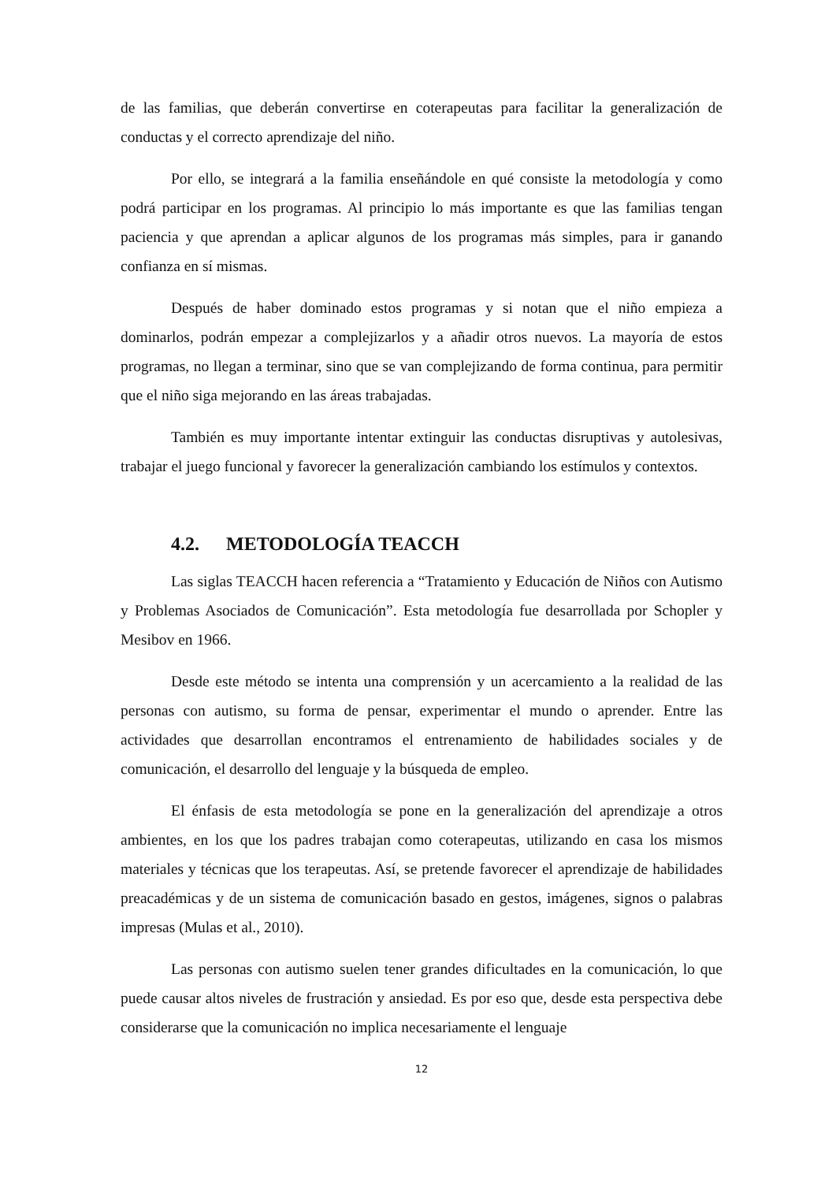de las familias, que deberán convertirse en coterapeutas para facilitar la generalización de conductas y el correcto aprendizaje del niño.
Por ello, se integrará a la familia enseñándole en qué consiste la metodología y como podrá participar en los programas. Al principio lo más importante es que las familias tengan paciencia y que aprendan a aplicar algunos de los programas más simples, para ir ganando confianza en sí mismas.
Después de haber dominado estos programas y si notan que el niño empieza a dominarlos, podrán empezar a complejizarlos y a añadir otros nuevos. La mayoría de estos programas, no llegan a terminar, sino que se van complejizando de forma continua, para permitir que el niño siga mejorando en las áreas trabajadas.
También es muy importante intentar extinguir las conductas disruptivas y autolesivas, trabajar el juego funcional y favorecer la generalización cambiando los estímulos y contextos.
4.2. METODOLOGÍA TEACCH
Las siglas TEACCH hacen referencia a “Tratamiento y Educación de Niños con Autismo y Problemas Asociados de Comunicación”. Esta metodología fue desarrollada por Schopler y Mesibov en 1966.
Desde este método se intenta una comprensión y un acercamiento a la realidad de las personas con autismo, su forma de pensar, experimentar el mundo o aprender. Entre las actividades que desarrollan encontramos el entrenamiento de habilidades sociales y de comunicación, el desarrollo del lenguaje y la búsqueda de empleo.
El énfasis de esta metodología se pone en la generalización del aprendizaje a otros ambientes, en los que los padres trabajan como coterapeutas, utilizando en casa los mismos materiales y técnicas que los terapeutas. Así, se pretende favorecer el aprendizaje de habilidades preacadémicas y de un sistema de comunicación basado en gestos, imágenes, signos o palabras impresas (Mulas et al., 2010).
Las personas con autismo suelen tener grandes dificultades en la comunicación, lo que puede causar altos niveles de frustración y ansiedad. Es por eso que, desde esta perspectiva debe considerarse que la comunicación no implica necesariamente el lenguaje
12